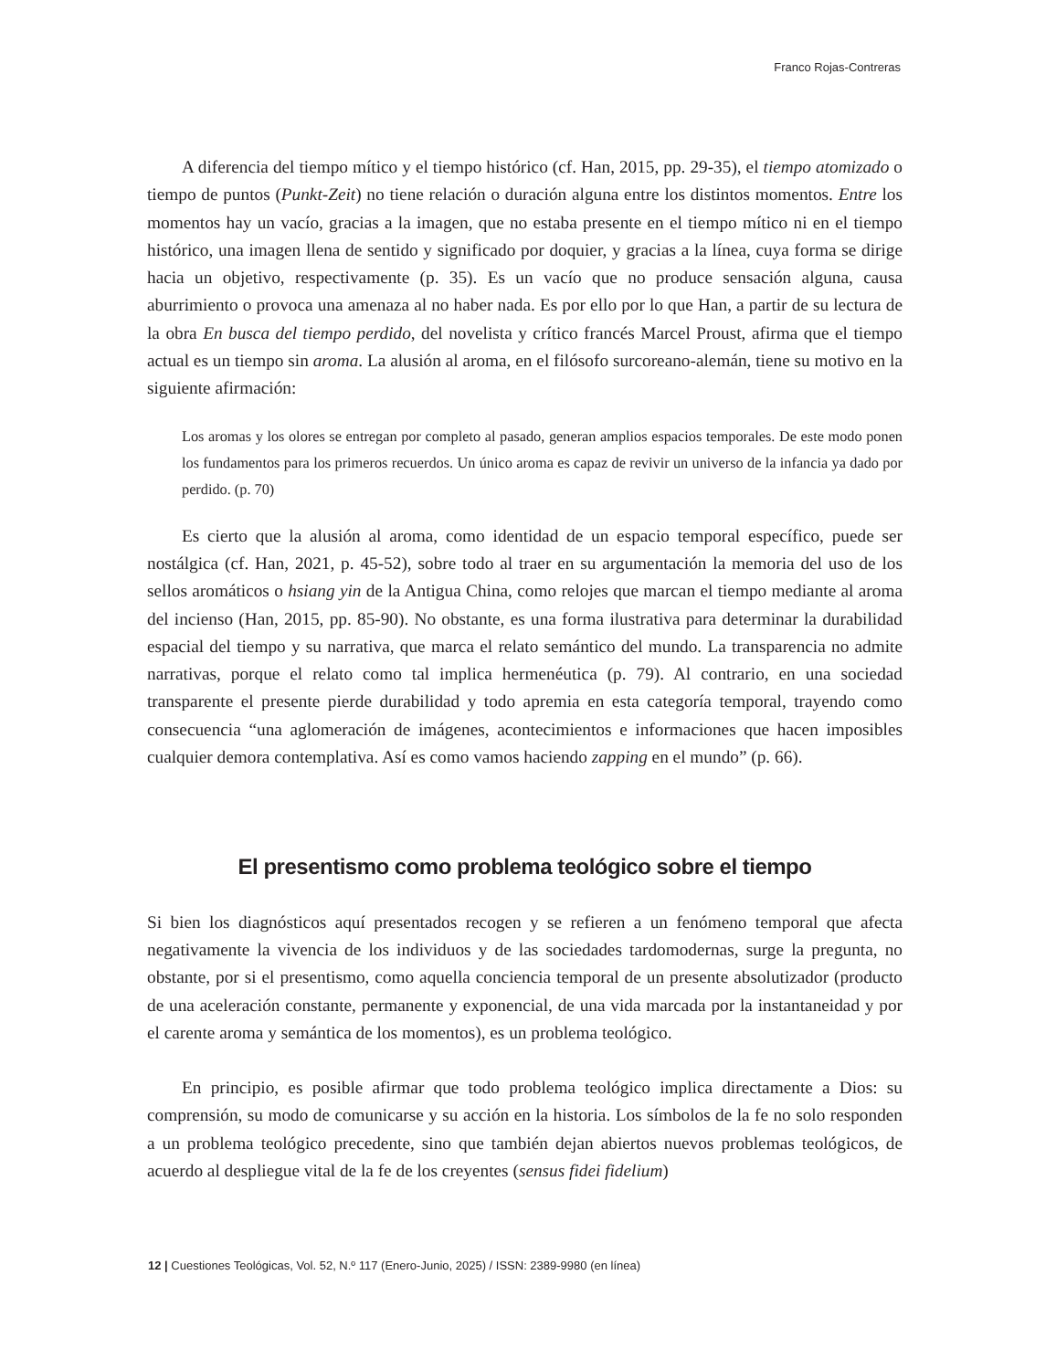Franco Rojas-Contreras
A diferencia del tiempo mítico y el tiempo histórico (cf. Han, 2015, pp. 29-35), el tiempo atomizado o tiempo de puntos (Punkt-Zeit) no tiene relación o duración alguna entre los distintos momentos. Entre los momentos hay un vacío, gracias a la imagen, que no estaba presente en el tiempo mítico ni en el tiempo histórico, una imagen llena de sentido y significado por doquier, y gracias a la línea, cuya forma se dirige hacia un objetivo, respectivamente (p. 35). Es un vacío que no produce sensación alguna, causa aburrimiento o provoca una amenaza al no haber nada. Es por ello por lo que Han, a partir de su lectura de la obra En busca del tiempo perdido, del novelista y crítico francés Marcel Proust, afirma que el tiempo actual es un tiempo sin aroma. La alusión al aroma, en el filósofo surcoreano-alemán, tiene su motivo en la siguiente afirmación:
Los aromas y los olores se entregan por completo al pasado, generan amplios espacios temporales. De este modo ponen los fundamentos para los primeros recuerdos. Un único aroma es capaz de revivir un universo de la infancia ya dado por perdido. (p. 70)
Es cierto que la alusión al aroma, como identidad de un espacio temporal específico, puede ser nostálgica (cf. Han, 2021, p. 45-52), sobre todo al traer en su argumentación la memoria del uso de los sellos aromáticos o hsiang yin de la Antigua China, como relojes que marcan el tiempo mediante al aroma del incienso (Han, 2015, pp. 85-90). No obstante, es una forma ilustrativa para determinar la durabilidad espacial del tiempo y su narrativa, que marca el relato semántico del mundo. La transparencia no admite narrativas, porque el relato como tal implica hermenéutica (p. 79). Al contrario, en una sociedad transparente el presente pierde durabilidad y todo apremia en esta categoría temporal, trayendo como consecuencia “una aglomeración de imágenes, acontecimientos e informaciones que hacen imposibles cualquier demora contemplativa. Así es como vamos haciendo zapping en el mundo” (p. 66).
El presentismo como problema teológico sobre el tiempo
Si bien los diagnósticos aquí presentados recogen y se refieren a un fenómeno temporal que afecta negativamente la vivencia de los individuos y de las sociedades tardomodernas, surge la pregunta, no obstante, por si el presentismo, como aquella conciencia temporal de un presente absolutizador (producto de una aceleración constante, permanente y exponencial, de una vida marcada por la instantaneidad y por el carente aroma y semántica de los momentos), es un problema teológico.
En principio, es posible afirmar que todo problema teológico implica directamente a Dios: su comprensión, su modo de comunicarse y su acción en la historia. Los símbolos de la fe no solo responden a un problema teológico precedente, sino que también dejan abiertos nuevos problemas teológicos, de acuerdo al despliegue vital de la fe de los creyentes (sensus fidei fidelium)
12 | Cuestiones Teológicas, Vol. 52, N.º 117 (Enero-Junio, 2025) / ISSN: 2389-9980 (en línea)